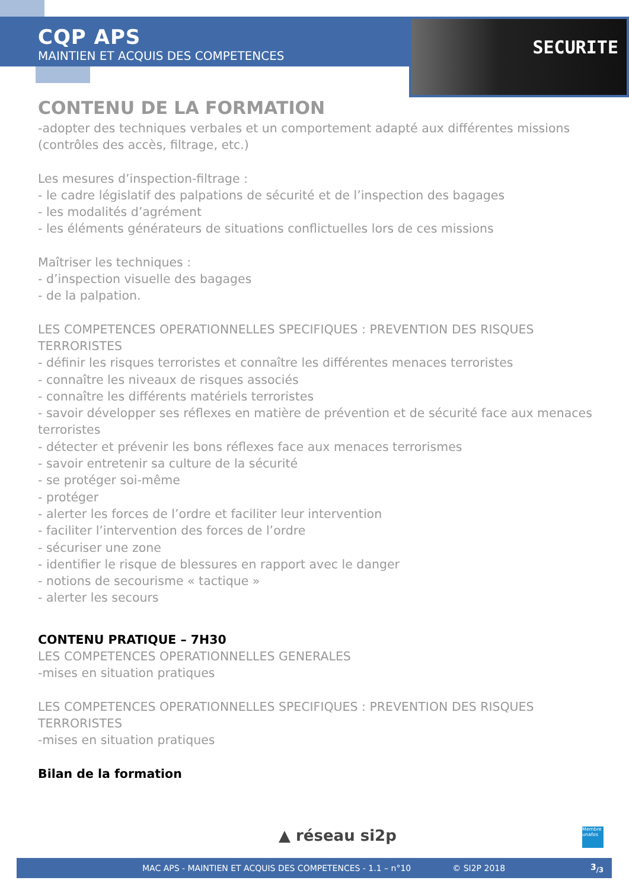SECURITE
CQP APS
MAINTIEN ET ACQUIS DES COMPETENCES
CONTENU DE LA FORMATION
-adopter des techniques verbales et un comportement adapté aux différentes missions (contrôles des accès, filtrage, etc.)
Les mesures d’inspection-filtrage :
- le cadre législatif des palpations de sécurité et de l’inspection des bagages
- les modalités d’agrément
- les éléments générateurs de situations conflictuelles lors de ces missions
Maîtriser les techniques :
- d’inspection visuelle des bagages
- de la palpation.
LES COMPETENCES OPERATIONNELLES SPECIFIQUES : PREVENTION DES RISQUES TERRORISTES
- définir les risques terroristes et connaître les différentes menaces terroristes
- connaître les niveaux de risques associés
- connaître les différents matériels terroristes
- savoir développer ses réflexes en matière de prévention et de sécurité face aux menaces terroristes
- détecter et prévenir les bons réflexes face aux menaces terrorismes
- savoir entretenir sa culture de la sécurité
- se protéger soi-même
- protéger
- alerter les forces de l’ordre et faciliter leur intervention
- faciliter l’intervention des forces de l’ordre
- sécuriser une zone
- identifier le risque de blessures en rapport avec le danger
- notions de secourisme « tactique »
- alerter les secours
CONTENU PRATIQUE – 7H30
LES COMPETENCES OPERATIONNELLES GENERALES
-mises en situation pratiques
LES COMPETENCES OPERATIONNELLES SPECIFIQUES : PREVENTION DES RISQUES TERRORISTES
-mises en situation pratiques
Bilan de la formation
▲ réseau si2p
Membre unafos
MAC APS - MAINTIEN ET ACQUIS DES COMPETENCES - 1.1 – n°10 © SI2P 2018 3<sub>/3</sub>